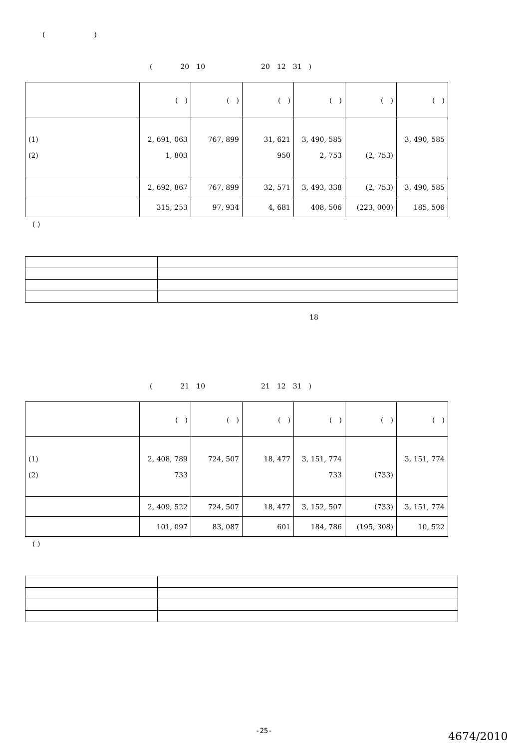(　　　　　　　)
(　　　　20　10　　　　　　　　20　12　31　)
| | ( ) | ( ) | ( ) | ( ) | ( ) | ( ) |
| (1) (2) | 2, 691, 063 1, 803 | 767, 899 | 31, 621 950 | 3, 490, 585 2, 753 | (2, 753) | 3, 490, 585 |
| | 2, 692, 867 | 767, 899 | 32, 571 | 3, 493, 338 | (2, 753) | 3, 490, 585 |
| | 315, 253 | 97, 934 | 4, 681 | 408, 506 | (223, 000) | 185, 506 |
( )
18
(　　　　21　10　　　　　　　　21　12　31　)
| | ( ) | ( ) | ( ) | ( ) | ( ) | ( ) |
| (1) (2) | 2, 408, 789 733 | 724, 507 | 18, 477 | 3, 151, 774 733 | (733) | 3, 151, 774 |
| | 2, 409, 522 | 724, 507 | 18, 477 | 3, 152, 507 | (733) | 3, 151, 774 |
| | 101, 097 | 83, 087 | 601 | 184, 786 | (195, 308) | 10, 522 |
( )
-25- 4674/2010